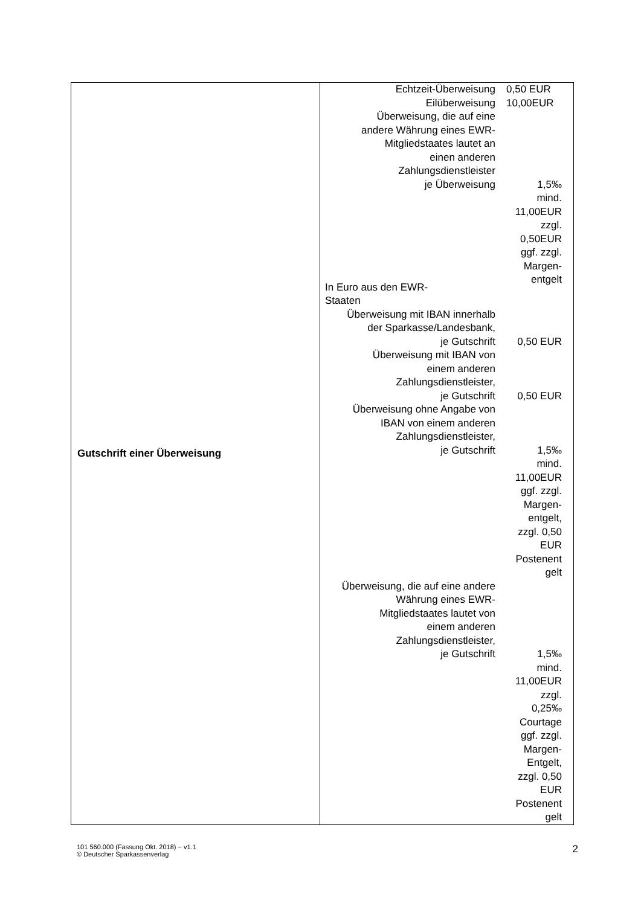| Gutschrift einer Überweisung | Echtzeit-Überweisung 0,50 EUR Eilüberweisung 10,00EUR Überweisung, die auf eine andere Währung eines EWR- Mitgliedstaates lautet an einen anderen Zahlungsdienstleister je Überweisung 1,5‰ mind. 11,00EUR zzgl. 0,50EUR ggf. zzgl. Margen- entgelt In Euro aus den EWR- Staaten Überweisung mit IBAN innerhalb der Sparkasse/Landesbank, je Gutschrift 0,50 EUR Überweisung mit IBAN von einem anderen Zahlungsdienstleister, je Gutschrift 0,50 EUR Überweisung ohne Angabe von IBAN von einem anderen Zahlungsdienstleister, je Gutschrift 1,5‰ mind. 11,00EUR ggf. zzgl. Margen- entgelt, zzgl. 0,50 EUR Postenent gelt Überweisung, die auf eine andere Währung eines EWR- Mitgliedstaates lautet von einem anderen Zahlungsdienstleister, je Gutschrift 1,5‰ mind. 11,00EUR zzgl. 0,25‰ Courtage ggf. zzgl. Margen- Entgelt, zzgl. 0,50 EUR Postenent gelt |
101 560.000 (Fassung Okt. 2018) − v1.1
© Deutscher Sparkassenverlag
2